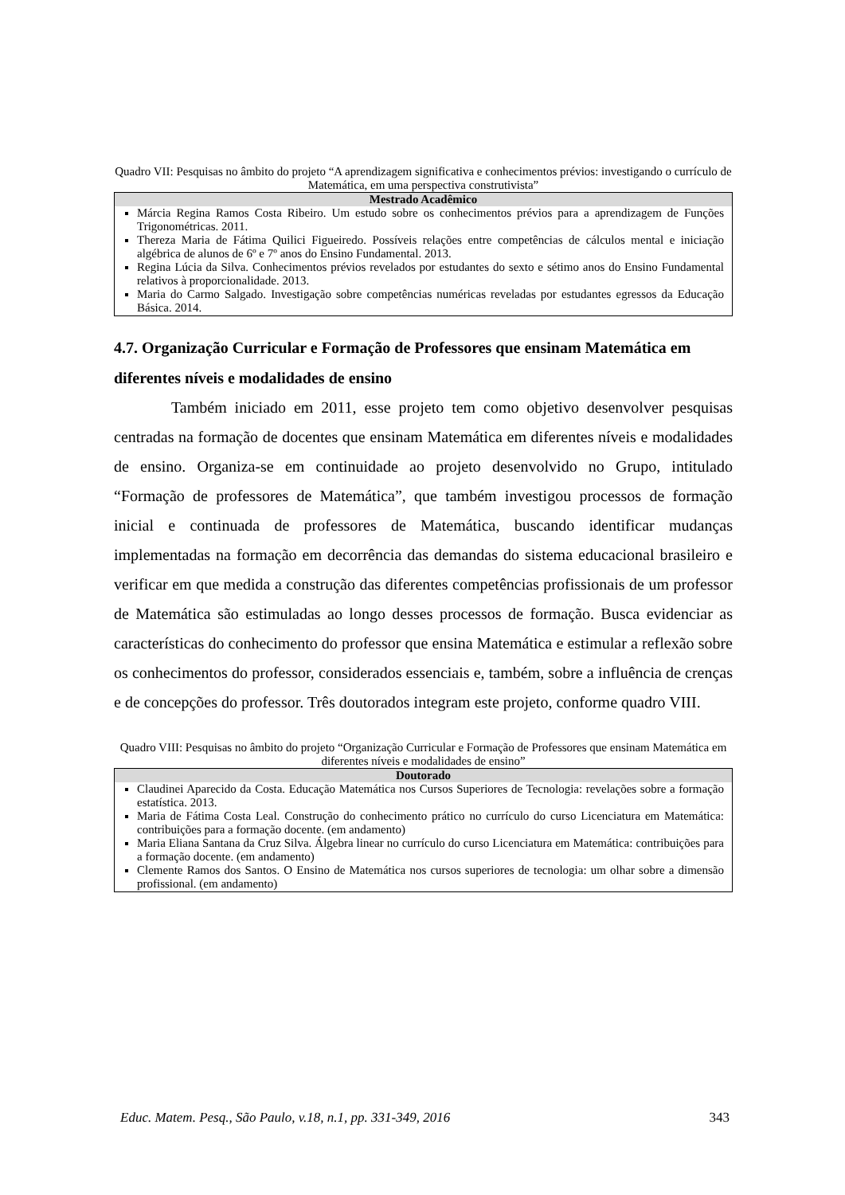Quadro VII: Pesquisas no âmbito do projeto “A aprendizagem significativa e conhecimentos prévios: investigando o currículo de Matemática, em uma perspectiva construtivista”
| Mestrado Acadêmico |
| --- |
| Márcia Regina Ramos Costa Ribeiro. Um estudo sobre os conhecimentos prévios para a aprendizagem de Funções Trigonométricas. 2011. Thereza Maria de Fátima Quilici Figueiredo. Possíveis relações entre competências de cálculos mental e iniciação algébrica de alunos de 6º e 7º anos do Ensino Fundamental. 2013. Regina Lúcia da Silva. Conhecimentos prévios revelados por estudantes do sexto e sétimo anos do Ensino Fundamental relativos à proporcionalidade. 2013. Maria do Carmo Salgado. Investigação sobre competências numéricas reveladas por estudantes egressos da Educação Básica. 2014. |
4.7. Organização Curricular e Formação de Professores que ensinam Matemática em diferentes níveis e modalidades de ensino
Também iniciado em 2011, esse projeto tem como objetivo desenvolver pesquisas centradas na formação de docentes que ensinam Matemática em diferentes níveis e modalidades de ensino. Organiza-se em continuidade ao projeto desenvolvido no Grupo, intitulado “Formação de professores de Matemática”, que também investigou processos de formação inicial e continuada de professores de Matemática, buscando identificar mudanças implementadas na formação em decorrência das demandas do sistema educacional brasileiro e verificar em que medida a construção das diferentes competências profissionais de um professor de Matemática são estimuladas ao longo desses processos de formação. Busca evidenciar as características do conhecimento do professor que ensina Matemática e estimular a reflexão sobre os conhecimentos do professor, considerados essenciais e, também, sobre a influência de crenças e de concepções do professor. Três doutorados integram este projeto, conforme quadro VIII.
Quadro VIII: Pesquisas no âmbito do projeto “Organização Curricular e Formação de Professores que ensinam Matemática em diferentes níveis e modalidades de ensino”
| Doutorado |
| --- |
| Claudinei Aparecido da Costa. Educação Matemática nos Cursos Superiores de Tecnologia: revelações sobre a formação estatística. 2013. Maria de Fátima Costa Leal. Construção do conhecimento prático no currículo do curso Licenciatura em Matemática: contribuições para a formação docente. (em andamento) Maria Eliana Santana da Cruz Silva. Álgebra linear no currículo do curso Licenciatura em Matemática: contribuições para a formação docente. (em andamento) Clemente Ramos dos Santos. O Ensino de Matemática nos cursos superiores de tecnologia: um olhar sobre a dimensão profissional. (em andamento) |
Educ. Matem. Pesq., São Paulo, v.18, n.1, pp. 331-349, 2016 343